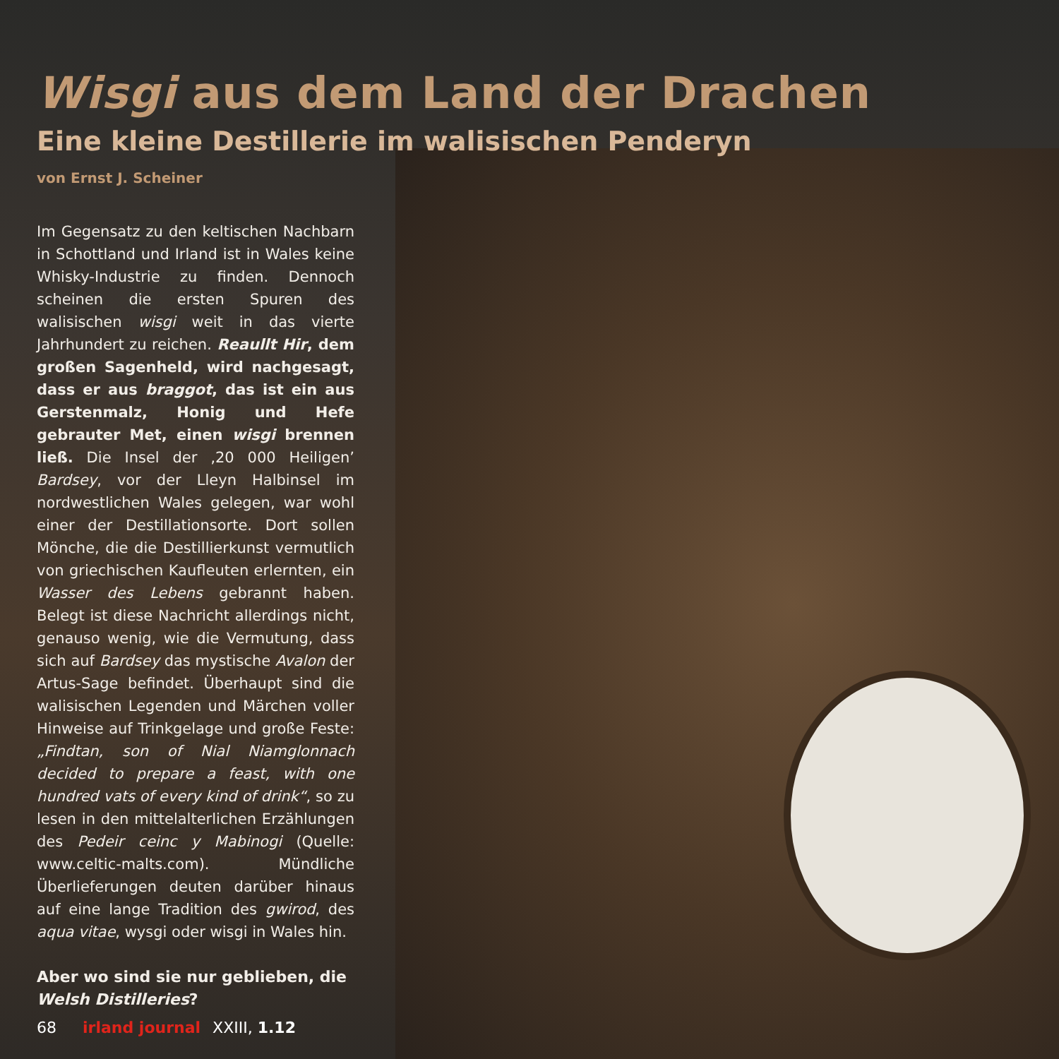Wisgi aus dem Land der Drachen
Eine kleine Destillerie im walisischen Penderyn
von Ernst J. Scheiner
Im Gegensatz zu den keltischen Nachbarn in Schottland und Irland ist in Wales keine Whisky-Industrie zu finden. Dennoch scheinen die ersten Spuren des walisischen wisgi weit in das vierte Jahrhundert zu reichen. Reaullt Hir, dem großen Sagenheld, wird nachgesagt, dass er aus braggot, das ist ein aus Gerstenmalz, Honig und Hefe gebrauter Met, einen wisgi brennen ließ. Die Insel der ‚20 000 Heiligen’ Bardsey, vor der Lleyn Halbinsel im nordwestlichen Wales gelegen, war wohl einer der Destillationsorte. Dort sollen Mönche, die die Destillierkunst vermutlich von griechischen Kaufleuten erlernten, ein Wasser des Lebens gebrannt haben. Belegt ist diese Nachricht allerdings nicht, genauso wenig, wie die Vermutung, dass sich auf Bardsey das mystische Avalon der Artus-Sage befindet. Überhaupt sind die walisischen Legenden und Märchen voller Hinweise auf Trinkgelage und große Feste: „Findtan, son of Nial Niamglonnach decided to prepare a feast, with one hundred vats of every kind of drink“, so zu lesen in den mittelalterlichen Erzählungen des Pedeir ceinc y Mabinogi (Quelle: www.celtic-malts.com). Mündliche Überlieferungen deuten darüber hinaus auf eine lange Tradition des gwirod, des aqua vitae, wysgi oder wisgi in Wales hin.
Aber wo sind sie nur geblieben, die Welsh Distilleries?
68 irland journal XXIII, 1.12